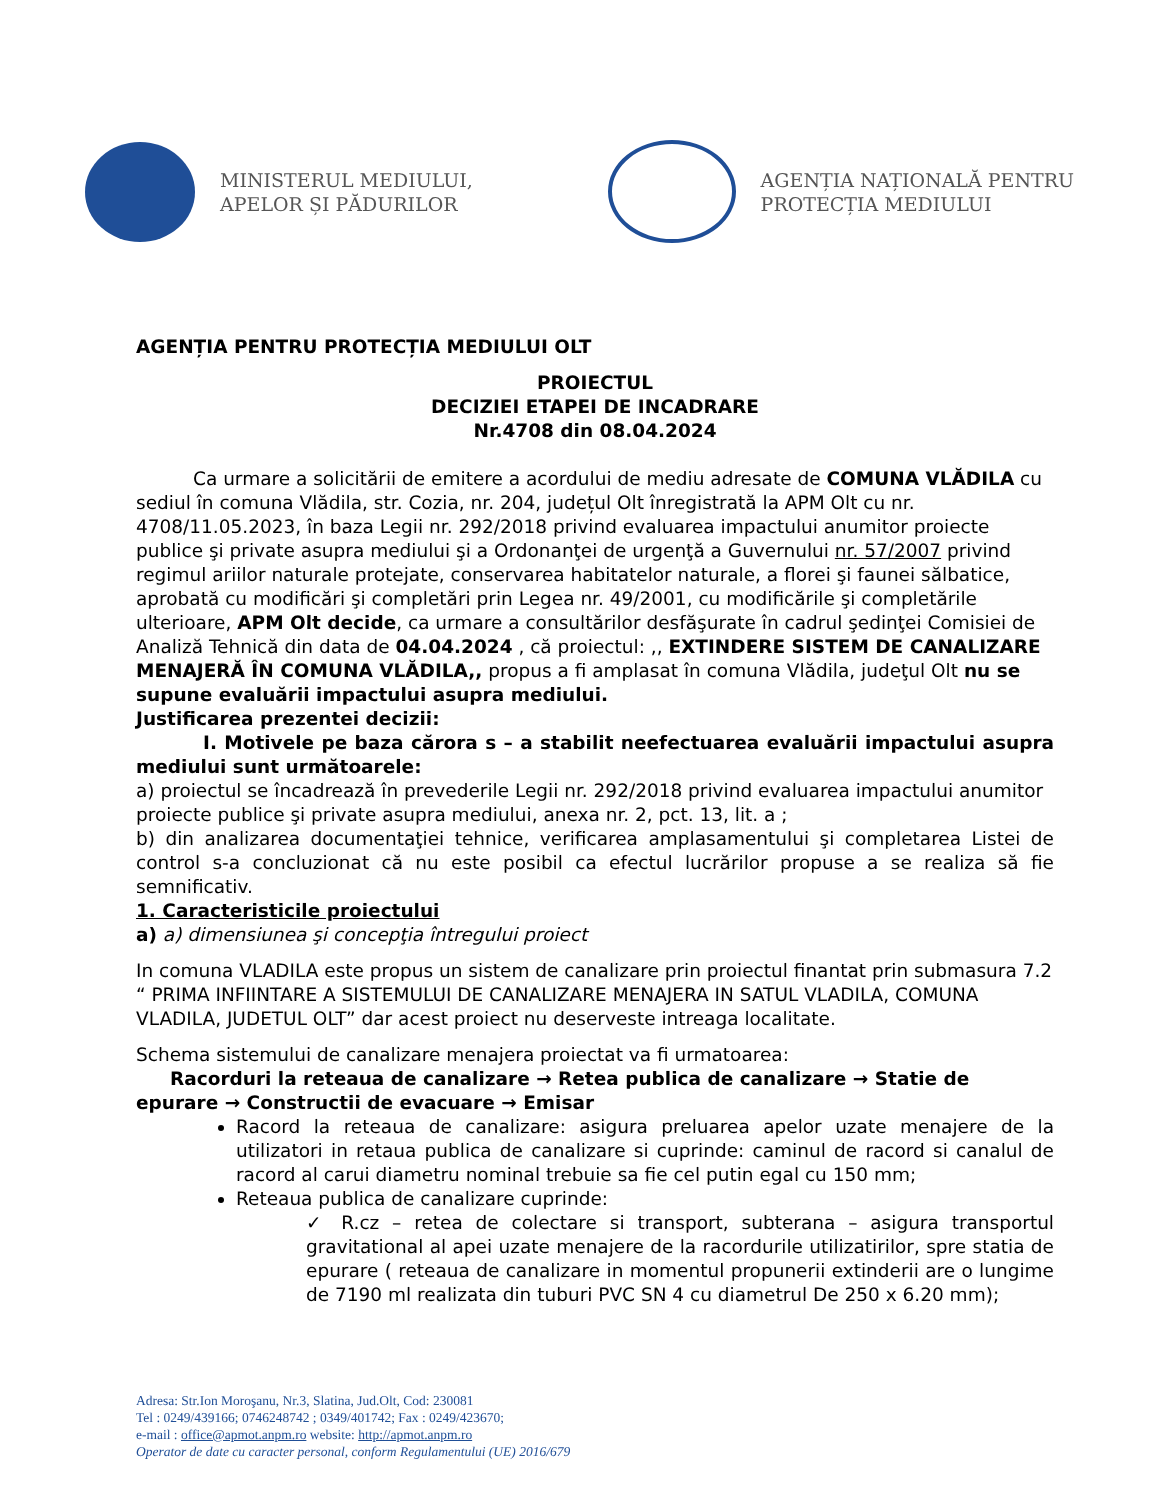MINISTERUL MEDIULUI,
APELOR ȘI PĂDURILOR
AGENȚIA NAȚIONALĂ PENTRU
PROTECȚIA MEDIULUI
AGENȚIA PENTRU PROTECȚIA MEDIULUI OLT
PROIECTUL
DECIZIEI ETAPEI DE INCADRARE
Nr.4708 din 08.04.2024
Ca urmare a solicitării de emitere a acordului de mediu adresate de COMUNA VLĂDILA cu sediul în comuna Vlădila, str. Cozia, nr. 204, județul Olt înregistrată la APM Olt cu nr. 4708/11.05.2023, în baza Legii nr. 292/2018 privind evaluarea impactului anumitor proiecte publice şi private asupra mediului şi a Ordonanţei de urgenţă a Guvernului nr. 57/2007 privind regimul ariilor naturale protejate, conservarea habitatelor naturale, a florei şi faunei sălbatice, aprobată cu modificări şi completări prin Legea nr. 49/2001, cu modificările şi completările ulterioare, APM Olt decide, ca urmare a consultărilor desfăşurate în cadrul şedinţei Comisiei de Analiză Tehnică din data de 04.04.2024 , că proiectul: ,, EXTINDERE SISTEM DE CANALIZARE MENAJERĂ ÎN COMUNA VLĂDILA,, propus a fi amplasat în comuna Vlădila, judeţul Olt nu se supune evaluării impactului asupra mediului.
Justificarea prezentei decizii:
I. Motivele pe baza cărora s – a stabilit neefectuarea evaluării impactului asupra mediului sunt următoarele:
a) proiectul se încadrează în prevederile Legii nr. 292/2018 privind evaluarea impactului anumitor proiecte publice şi private asupra mediului, anexa nr. 2, pct. 13, lit. a ;
b) din analizarea documentaţiei tehnice, verificarea amplasamentului şi completarea Listei de control s-a concluzionat că nu este posibil ca efectul lucrărilor propuse a se realiza să fie semnificativ.
1. Caracteristicile proiectului
a) a) dimensiunea şi concepţia întregului proiect
In comuna VLADILA este propus un sistem de canalizare prin proiectul finantat prin submasura 7.2 “ PRIMA INFIINTARE A SISTEMULUI DE CANALIZARE MENAJERA IN SATUL VLADILA, COMUNA VLADILA, JUDETUL OLT” dar acest proiect nu deserveste intreaga localitate.
Schema sistemului de canalizare menajera proiectat va fi urmatoarea:
Racorduri la reteaua de canalizare → Retea publica de canalizare → Statie de epurare → Constructii de evacuare → Emisar
Racord la reteaua de canalizare: asigura preluarea apelor uzate menajere de la utilizatori in retaua publica de canalizare si cuprinde: caminul de racord si canalul de racord al carui diametru nominal trebuie sa fie cel putin egal cu 150 mm;
Reteaua publica de canalizare cuprinde:
✓ R.cz – retea de colectare si transport, subterana – asigura transportul gravitational al apei uzate menajere de la racordurile utilizatirilor, spre statia de epurare ( reteaua de canalizare in momentul propunerii extinderii are o lungime de 7190 ml realizata din tuburi PVC SN 4 cu diametrul De 250 x 6.20 mm);
Adresa: Str.Ion Moroşanu, Nr.3, Slatina, Jud.Olt, Cod: 230081
Tel : 0249/439166; 0746248742 ; 0349/401742; Fax : 0249/423670;
e-mail : office@apmot.anpm.ro website: http://apmot.anpm.ro
Operator de date cu caracter personal, conform Regulamentului (UE) 2016/679